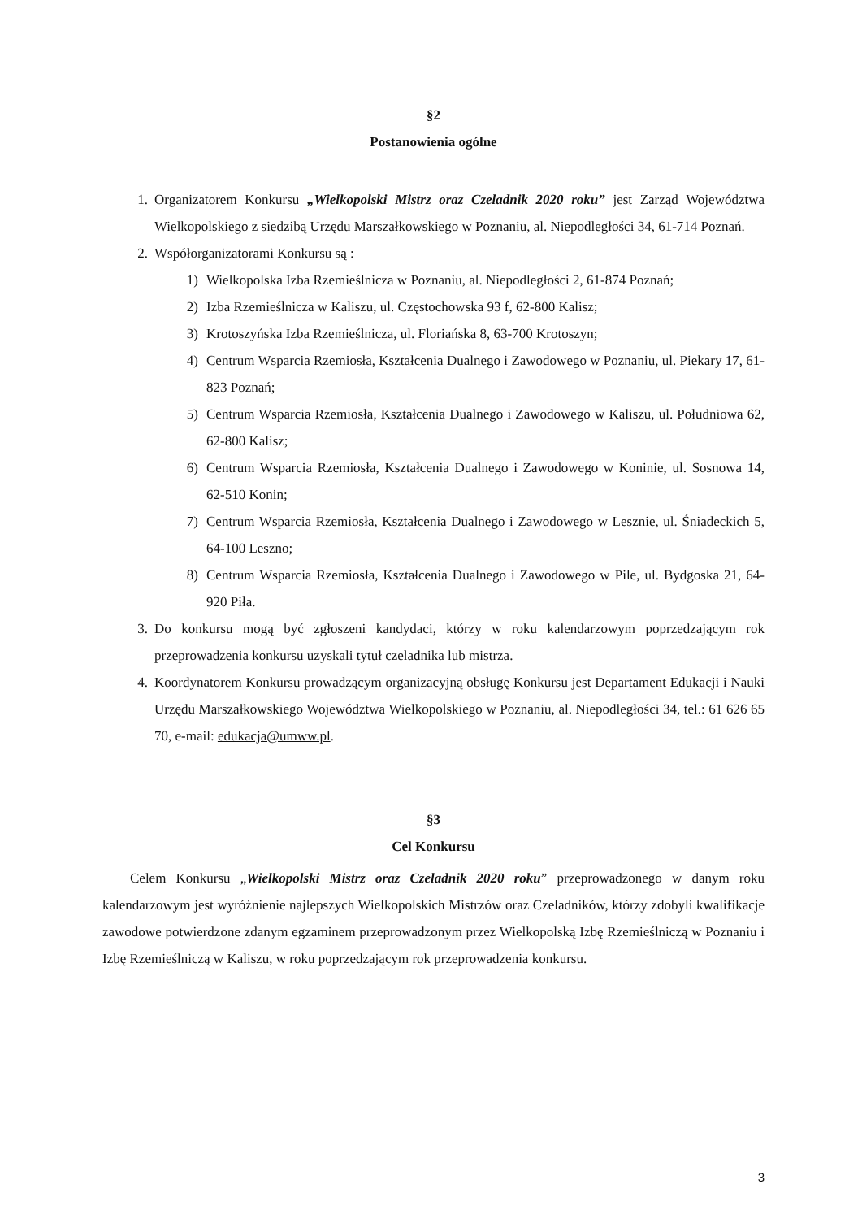§2
Postanowienia ogólne
1. Organizatorem Konkursu „Wielkopolski Mistrz oraz Czeladnik 2020 roku” jest Zarząd Województwa Wielkopolskiego z siedzibą Urzędu Marszałkowskiego w Poznaniu, al. Niepodległości 34, 61-714 Poznań.
2. Współorganizatorami Konkursu są :
1) Wielkopolska Izba Rzemieślnicza w Poznaniu, al. Niepodległości 2, 61-874 Poznań;
2) Izba Rzemieślnicza w Kaliszu, ul. Częstochowska 93 f, 62-800 Kalisz;
3) Krotoszyńska Izba Rzemieślnicza, ul. Floriańska 8, 63-700 Krotoszyn;
4) Centrum Wsparcia Rzemiosła, Kształcenia Dualnego i Zawodowego w Poznaniu, ul. Piekary 17, 61-823 Poznań;
5) Centrum Wsparcia Rzemiosła, Kształcenia Dualnego i Zawodowego w Kaliszu, ul. Południowa 62, 62-800 Kalisz;
6) Centrum Wsparcia Rzemiosła, Kształcenia Dualnego i Zawodowego w Koninie, ul. Sosnowa 14, 62-510 Konin;
7) Centrum Wsparcia Rzemiosła, Kształcenia Dualnego i Zawodowego w Lesznie, ul. Śniadeckich 5, 64-100 Leszno;
8) Centrum Wsparcia Rzemiosła, Kształcenia Dualnego i Zawodowego w Pile, ul. Bydgoska 21, 64-920 Piła.
3. Do konkursu mogą być zgłoszeni kandydaci, którzy w roku kalendarzowym poprzedzającym rok przeprowadzenia konkursu uzyskali tytuł czeladnika lub mistrza.
4. Koordynatorem Konkursu prowadzącym organizacyjną obsługę Konkursu jest Departament Edukacji i Nauki Urzędu Marszałkowskiego Województwa Wielkopolskiego w Poznaniu, al. Niepodległości 34, tel.: 61 626 65 70, e-mail: edukacja@umww.pl.
§3
Cel Konkursu
Celem Konkursu „Wielkopolski Mistrz oraz Czeladnik 2020 roku” przeprowadzonego w danym roku kalendarzowym jest wyróżnienie najlepszych Wielkopolskich Mistrzów oraz Czeladników, którzy zdobyli kwalifikacje zawodowe potwierdzone zdanym egzaminem przeprowadzonym przez Wielkopolską Izbę Rzemieślniczą w Poznaniu i Izbę Rzemieślniczą w Kaliszu, w roku poprzedzającym rok przeprowadzenia konkursu.
3